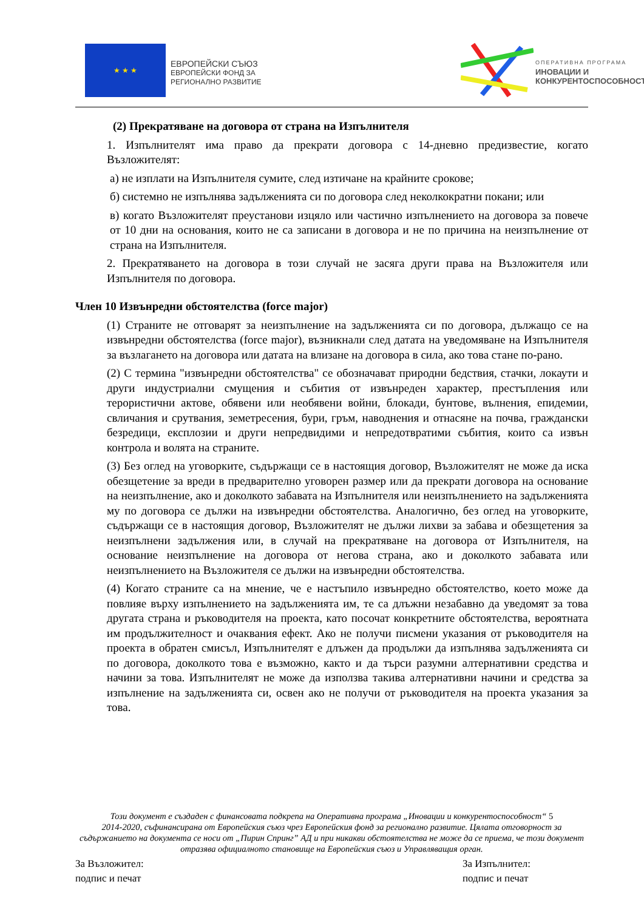★ ★ ★
ЕВРОПЕЙСКИ СЪЮЗ
ЕВРОПЕЙСКИ ФОНД ЗА
РЕГИОНАЛНО РАЗВИТИЕ
ОПЕРАТИВНА ПРОГРАМА
ИНОВАЦИИ И
КОНКУРЕНТОСПОСОБНОСТ
(2) Прекратяване на договора от страна на Изпълнителя
1. Изпълнителят има право да прекрати договора с 14-дневно предизвестие, когато Възложителят:
а) не изплати на Изпълнителя сумите, след изтичане на крайните срокове;
б) системно не изпълнява задълженията си по договора след неколкократни покани; или
в) когато Възложителят преустанови изцяло или частично изпълнението на договора за повече от 10 дни на основания, които не са записани в договора и не по причина на неизпълнение от страна на Изпълнителя.
2. Прекратяването на договора в този случай не засяга други права на Възложителя или Изпълнителя по договора.
Член 10 Извънредни обстоятелства (force major)
(1) Страните не отговарят за неизпълнение на задълженията си по договора, дължащо се на извънредни обстоятелства (force major), възникнали след датата на уведомяване на Изпълнителя за възлагането на договора или датата на влизане на договора в сила, ако това стане по-рано.
(2) С термина "извънредни обстоятелства" се обозначават природни бедствия, стачки, локаути и други индустриални смущения и събития от извънреден характер, престъпления или терористични актове, обявени или необявени войни, блокади, бунтове, вълнения, епидемии, свличания и срутвания, земетресения, бури, гръм, наводнения и отнасяне на почва, граждански безредици, експлозии и други непредвидими и непредотвратими събития, които са извън контрола и волята на страните.
(3) Без оглед на уговорките, съдържащи се в настоящия договор, Възложителят не може да иска обезщетение за вреди в предварително уговорен размер или да прекрати договора на основание на неизпълнение, ако и доколкото забавата на Изпълнителя или неизпълнението на задълженията му по договора се дължи на извънредни обстоятелства. Аналогично, без оглед на уговорките, съдържащи се в настоящия договор, Възложителят не дължи лихви за забава и обезщетения за неизпълнени задължения или, в случай на прекратяване на договора от Изпълнителя, на основание неизпълнение на договора от негова страна, ако и доколкото забавата или неизпълнението на Възложителя се дължи на извънредни обстоятелства.
(4) Когато страните са на мнение, че е настъпило извънредно обстоятелство, което може да повлияе върху изпълнението на задълженията им, те са длъжни незабавно да уведомят за това другата страна и ръководителя на проекта, като посочат конкретните обстоятелства, вероятната им продължителност и очаквания ефект. Ако не получи писмени указания от ръководителя на проекта в обратен смисъл, Изпълнителят е длъжен да продължи да изпълнява задълженията си по договора, доколкото това е възможно, както и да търси разумни алтернативни средства и начини за това. Изпълнителят не може да използва такива алтернативни начини и средства за изпълнение на задълженията си, освен ако не получи от ръководителя на проекта указания за това.
Този документ е създаден с финансовата подкрепа на Оперативна програма „Иновации и конкурентоспособност“ 5
2014-2020, съфинансирана от Европейския съюз чрез Европейския фонд за регионално развитие. Цялата отговорност за съдържанието на документа се носи от „Пирин Спринг” АД и при никакви обстоятелства не може да се приема, че този документ отразява официалното становище на Европейския съюз и Управляващия орган.
За Възложител:
подпис и печат
За Изпълнител:
подпис и печат